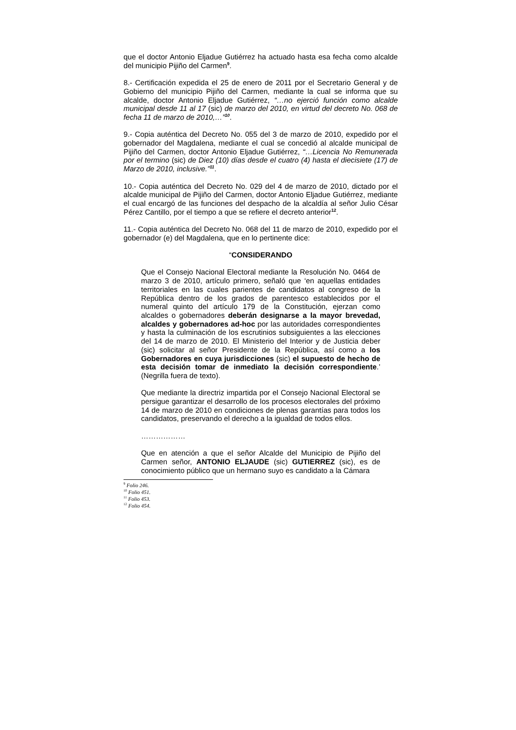que el doctor Antonio Eljadue Gutiérrez ha actuado hasta esa fecha como alcalde del municipio Pijiño del Carmen<sup>9</sup>.
8.- Certificación expedida el 25 de enero de 2011 por el Secretario General y de Gobierno del municipio Pijiño del Carmen, mediante la cual se informa que su alcalde, doctor Antonio Eljadue Gutiérrez, “…no ejerció función como alcalde municipal desde 11 al 17 (sic) de marzo del 2010, en virtud del decreto No. 068 de fecha 11 de marzo de 2010,…”<sup>10</sup>.
9.- Copia auténtica del Decreto No. 055 del 3 de marzo de 2010, expedido por el gobernador del Magdalena, mediante el cual se concedió al alcalde municipal de Pijiño del Carmen, doctor Antonio Eljadue Gutiérrez, “…Licencia No Remunerada por el termino (sic) de Diez (10) días desde el cuatro (4) hasta el diecisiete (17) de Marzo de 2010, inclusive.”<sup>11</sup>.
10.- Copia auténtica del Decreto No. 029 del 4 de marzo de 2010, dictado por el alcalde municipal de Pijiño del Carmen, doctor Antonio Eljadue Gutiérrez, mediante el cual encargó de las funciones del despacho de la alcaldía al señor Julio César Pérez Cantillo, por el tiempo a que se refiere el decreto anterior<sup>12</sup>.
11.- Copia auténtica del Decreto No. 068 del 11 de marzo de 2010, expedido por el gobernador (e) del Magdalena, que en lo pertinente dice:
“CONSIDERANDO
Que el Consejo Nacional Electoral mediante la Resolución No. 0464 de marzo 3 de 2010, artículo primero, señaló que ‘en aquellas entidades territoriales en las cuales parientes de candidatos al congreso de la República dentro de los grados de parentesco establecidos por el numeral quinto del artículo 179 de la Constitución, ejerzan como alcaldes o gobernadores deberán designarse a la mayor brevedad, alcaldes y gobernadores ad-hoc por las autoridades correspondientes y hasta la culminación de los escrutinios subsiguientes a las elecciones del 14 de marzo de 2010. El Ministerio del Interior y de Justicia deber (sic) solicitar al señor Presidente de la República, así como a los Gobernadores en cuya jurisdicciones (sic) el supuesto de hecho de esta decisión tomar de inmediato la decisión correspondiente.’ (Negrilla fuera de texto).
Que mediante la directriz impartida por el Consejo Nacional Electoral se persigue garantizar el desarrollo de los procesos electorales del próximo 14 de marzo de 2010 en condiciones de plenas garantías para todos los candidatos, preservando el derecho a la igualdad de todos ellos.
………………
Que en atención a que el señor Alcalde del Municipio de Pijiño del Carmen señor, ANTONIO ELJAUDE (sic) GUTIERREZ (sic), es de conocimiento público que un hermano suyo es candidato a la Cámara
<sup>9</sup> Folio 246.
<sup>10</sup> Folio 451.
<sup>11</sup> Folio 453.
<sup>12</sup> Folio 454.